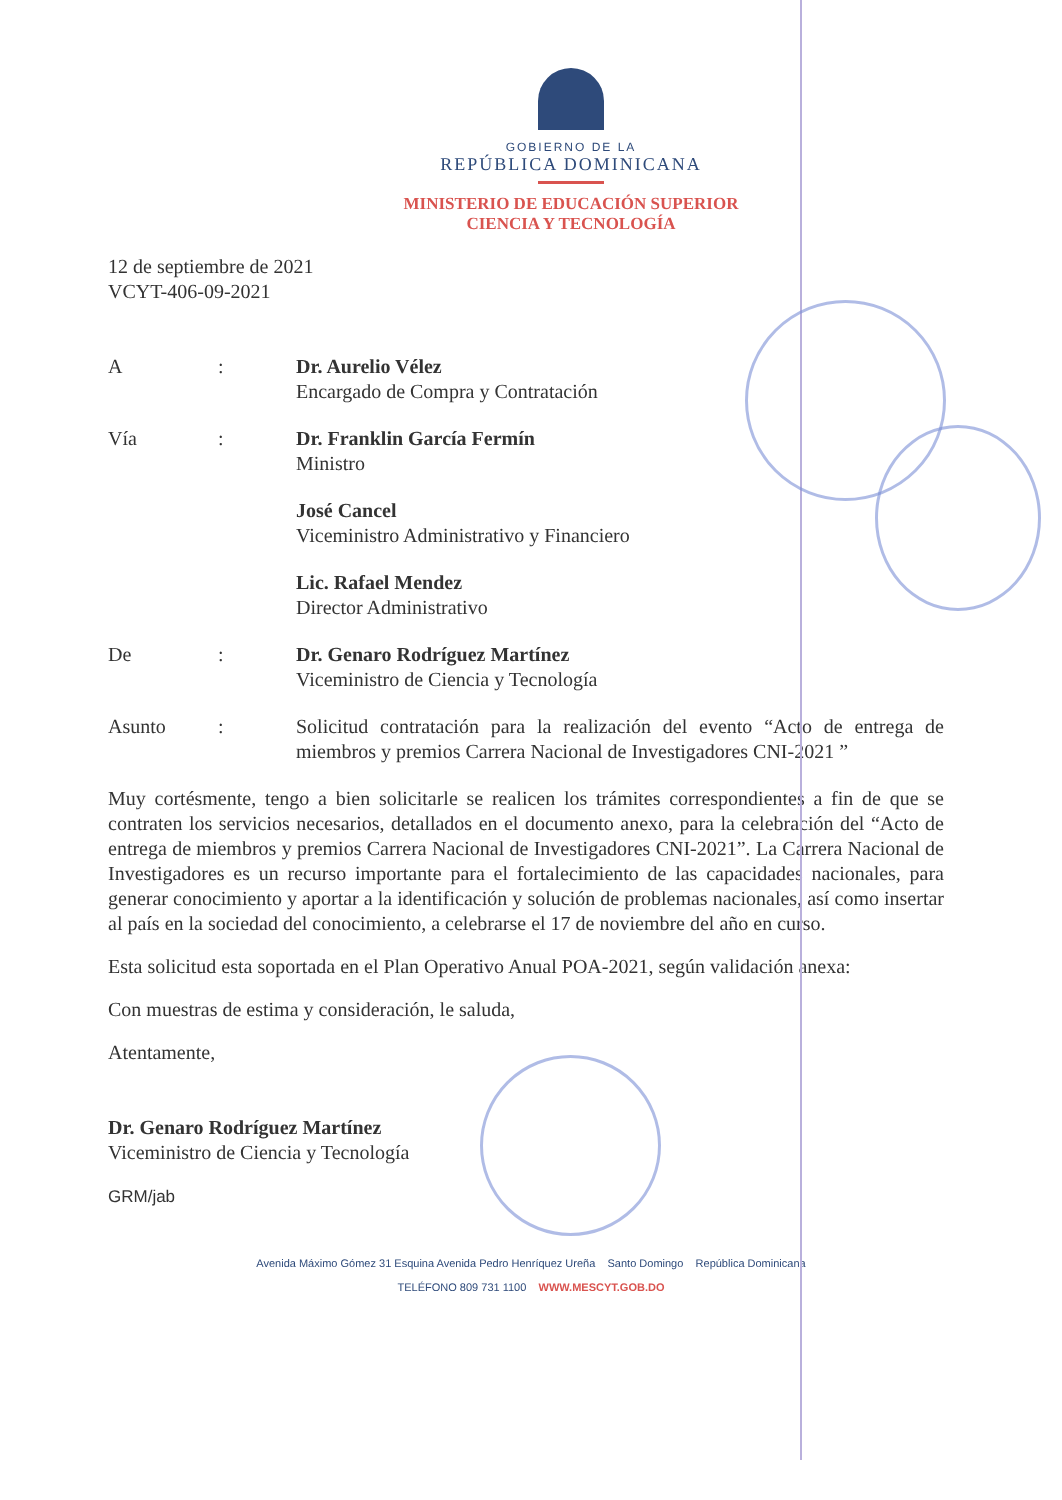GOBIERNO DE LA
REPÚBLICA DOMINICANA
MINISTERIO DE EDUCACIÓN SUPERIOR
CIENCIA Y TECNOLOGÍA
12 de septiembre de 2021
VCYT-406-09-2021
| A | : | Dr. Aurelio Vélez Encargado de Compra y Contratación |
| Vía | : | Dr. Franklin García Fermín Ministro |
| | | José Cancel Viceministro Administrativo y Financiero |
| | | Lic. Rafael Mendez Director Administrativo |
| De | : | Dr. Genaro Rodríguez Martínez Viceministro de Ciencia y Tecnología |
| Asunto | : | Solicitud contratación para la realización del evento “Acto de entrega de miembros y premios Carrera Nacional de Investigadores CNI-2021 ” |
Muy cortésmente, tengo a bien solicitarle se realicen los trámites correspondientes a fin de que se contraten los servicios necesarios, detallados en el documento anexo, para la celebración del “Acto de entrega de miembros y premios Carrera Nacional de Investigadores CNI-2021”. La Carrera Nacional de Investigadores es un recurso importante para el fortalecimiento de las capacidades nacionales, para generar conocimiento y aportar a la identificación y solución de problemas nacionales, así como insertar al país en la sociedad del conocimiento, a celebrarse el 17 de noviembre del año en curso.
Esta solicitud esta soportada en el Plan Operativo Anual POA-2021, según validación anexa:
Con muestras de estima y consideración, le saluda,
Atentamente,
Dr. Genaro Rodríguez Martínez
Viceministro de Ciencia y Tecnología
GRM/jab
Avenida Máximo Gómez 31 Esquina Avenida Pedro Henríquez Ureña Santo Domingo República Dominicana
TELÉFONO 809 731 1100 WWW.MESCYT.GOB.DO